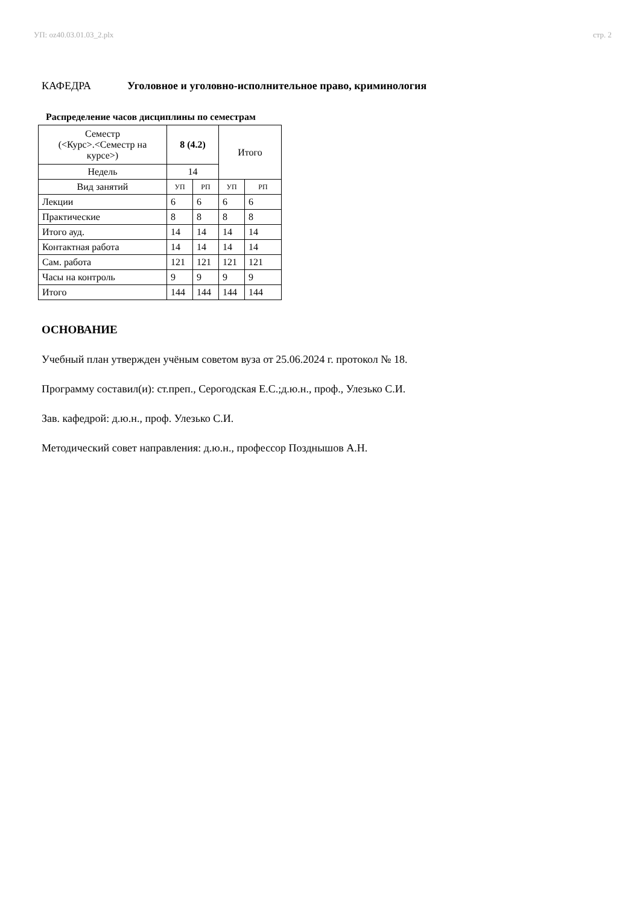УП: oz40.03.01.03_2.plx стр. 2
КАФЕДРА Уголовное и уголовно-исполнительное право, криминология
Распределение часов дисциплины по семестрам
| Семестр (<Курс>.<Семестр на курсе>) | 8 (4.2) | | Итого | |
| Недель | 14 | | | |
| Вид занятий | УП | РП | УП | РП |
| Лекции | 6 | 6 | 6 | 6 |
| Практические | 8 | 8 | 8 | 8 |
| Итого ауд. | 14 | 14 | 14 | 14 |
| Контактная работа | 14 | 14 | 14 | 14 |
| Сам. работа | 121 | 121 | 121 | 121 |
| Часы на контроль | 9 | 9 | 9 | 9 |
| Итого | 144 | 144 | 144 | 144 |
ОСНОВАНИЕ
Учебный план утвержден учёным советом вуза от 25.06.2024 г. протокол № 18.
Программу составил(и): ст.преп., Серогодская Е.С.;д.ю.н., проф., Улезько С.И.
Зав. кафедрой: д.ю.н., проф. Улезько С.И.
Методический совет направления: д.ю.н., профессор Позднышов А.Н.